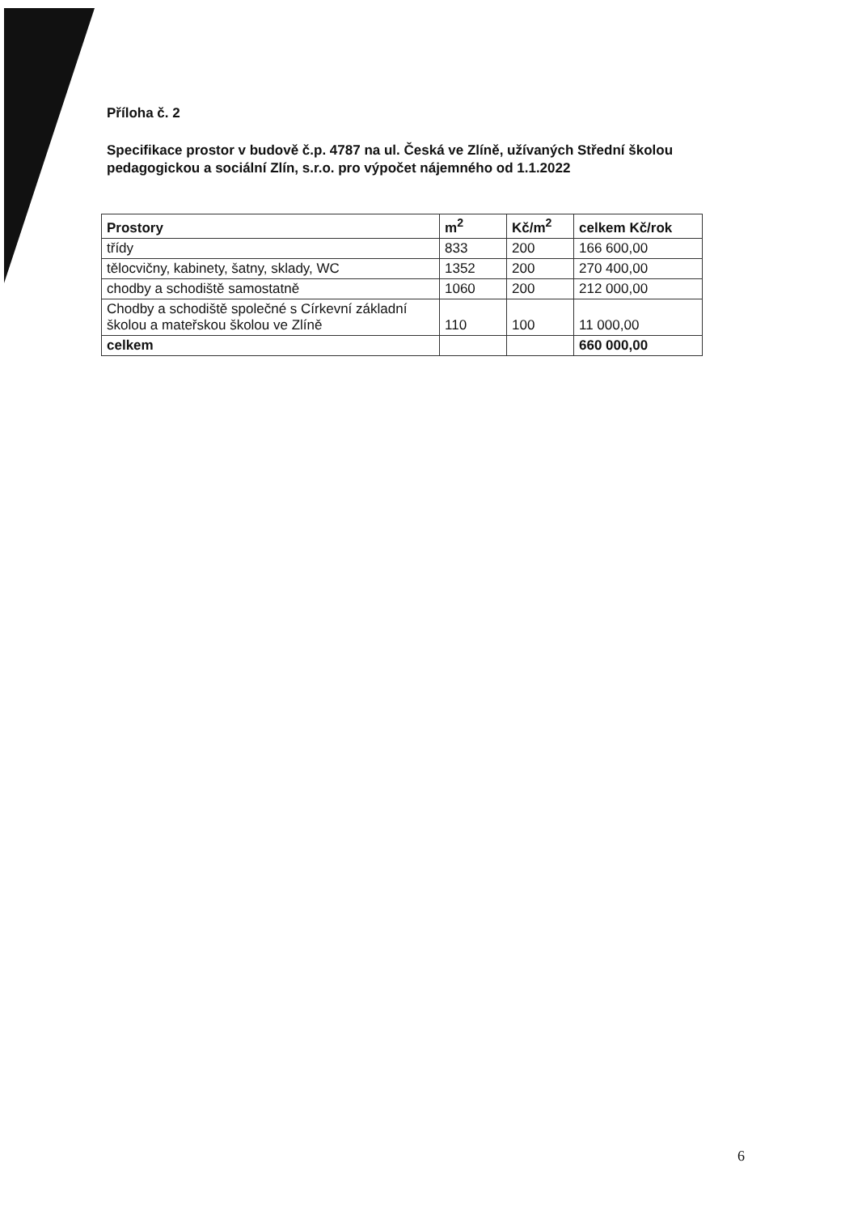Příloha č. 2
Specifikace prostor v budově č.p. 4787 na ul. Česká ve Zlíně, užívaných Střední školou pedagogickou a sociální Zlín, s.r.o. pro výpočet nájemného od 1.1.2022
| Prostory | m<sup>2</sup> | Kč/m<sup>2</sup> | celkem Kč/rok |
| --- | --- | --- | --- |
| třídy | 833 | 200 | 166 600,00 |
| tělocvičny, kabinety, šatny, sklady, WC | 1352 | 200 | 270 400,00 |
| chodby a schodiště samostatně | 1060 | 200 | 212 000,00 |
| Chodby a schodiště společné s Církevní základní školou a mateřskou školou ve Zlíně | 110 | 100 | 11 000,00 |
| celkem | | | 660 000,00 |
6